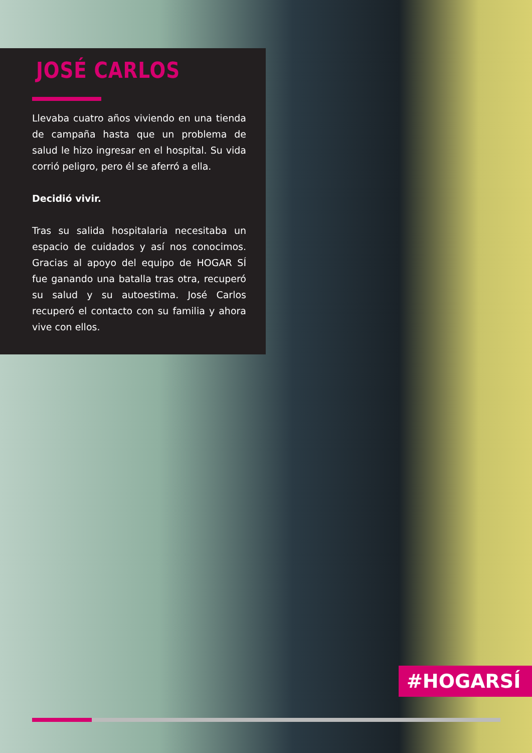JOSÉ CARLOS
Llevaba cuatro años viviendo en una tienda de campaña hasta que un problema de salud le hizo ingresar en el hospital. Su vida corrió peligro, pero él se aferró a ella.
Decidió vivir.
Tras su salida hospitalaria necesitaba un espacio de cuidados y así nos conocimos. Gracias al apoyo del equipo de HOGAR SÍ fue ganando una batalla tras otra, recuperó su salud y su autoestima. José Carlos recuperó el contacto con su familia y ahora vive con ellos.
#HOGARSÍ